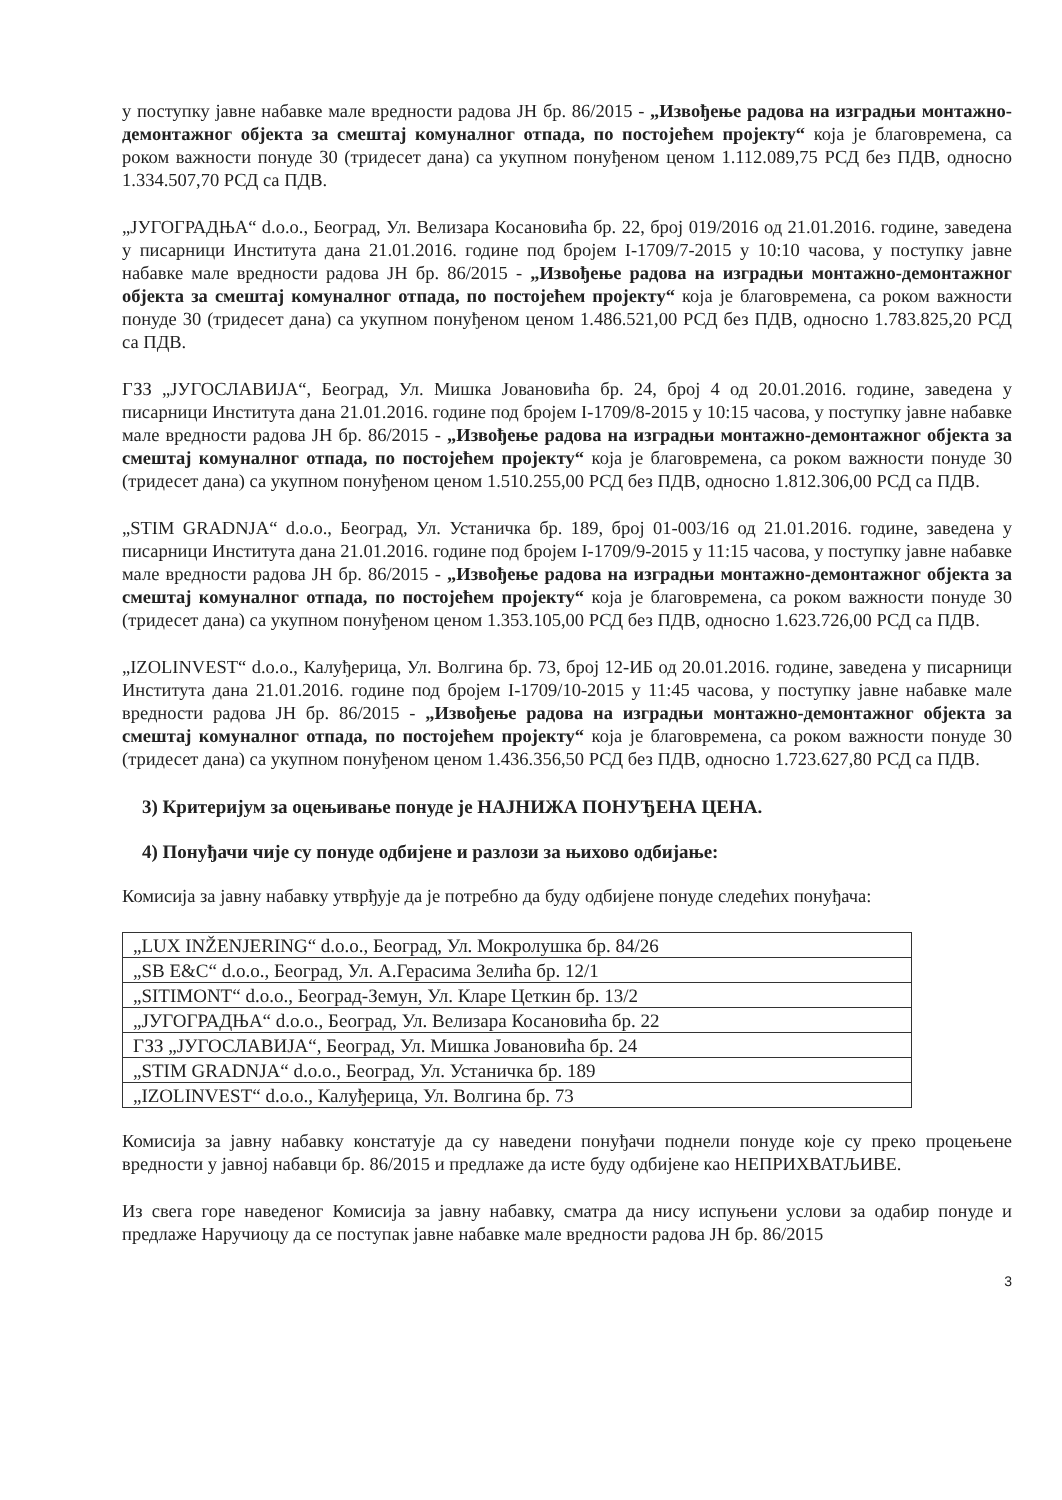у поступку јавне набавке мале вредности радова ЈН бр. 86/2015 - „Извођење радова на изградњи монтажно-демонтажног објекта за смештај комуналног отпада, по постојећем пројекту“ која је благовремена, са роком важности понуде 30 (тридесет дана) са укупном понуђеном ценом 1.112.089,75 РСД без ПДВ, односно 1.334.507,70 РСД са ПДВ.
„ЈУГОГРАДЊА“ d.o.o., Београд, Ул. Велизара Косановића бр. 22, број 019/2016 од 21.01.2016. године, заведена у писарници Института дана 21.01.2016. године под бројем I-1709/7-2015 у 10:10 часова, у поступку јавне набавке мале вредности радова ЈН бр. 86/2015 - „Извођење радова на изградњи монтажно-демонтажног објекта за смештај комуналног отпада, по постојећем пројекту“ која је благовремена, са роком важности понуде 30 (тридесет дана) са укупном понуђеном ценом 1.486.521,00 РСД без ПДВ, односно 1.783.825,20 РСД са ПДВ.
ГЗЗ „ЈУГОСЛАВИЈА“, Београд, Ул. Мишка Јовановића бр. 24, број 4 од 20.01.2016. године, заведена у писарници Института дана 21.01.2016. године под бројем I-1709/8-2015 у 10:15 часова, у поступку јавне набавке мале вредности радова ЈН бр. 86/2015 - „Извођење радова на изградњи монтажно-демонтажног објекта за смештај комуналног отпада, по постојећем пројекту“ која је благовремена, са роком важности понуде 30 (тридесет дана) са укупном понуђеном ценом 1.510.255,00 РСД без ПДВ, односно 1.812.306,00 РСД са ПДВ.
„STIM GRADNJA“ d.o.o., Београд, Ул. Устаничка бр. 189, број 01-003/16 од 21.01.2016. године, заведена у писарници Института дана 21.01.2016. године под бројем I-1709/9-2015 у 11:15 часова, у поступку јавне набавке мале вредности радова ЈН бр. 86/2015 - „Извођење радова на изградњи монтажно-демонтажног објекта за смештај комуналног отпада, по постојећем пројекту“ која је благовремена, са роком важности понуде 30 (тридесет дана) са укупном понуђеном ценом 1.353.105,00 РСД без ПДВ, односно 1.623.726,00 РСД са ПДВ.
„IZOLINVEST“ d.o.o., Калуђерица, Ул. Волгина бр. 73, број 12-ИБ од 20.01.2016. године, заведена у писарници Института дана 21.01.2016. године под бројем I-1709/10-2015 у 11:45 часова, у поступку јавне набавке мале вредности радова ЈН бр. 86/2015 - „Извођење радова на изградњи монтажно-демонтажног објекта за смештај комуналног отпада, по постојећем пројекту“ која је благовремена, са роком важности понуде 30 (тридесет дана) са укупном понуђеном ценом 1.436.356,50 РСД без ПДВ, односно 1.723.627,80 РСД са ПДВ.
3) Критеријум за оцењивање понуде је НАЈНИЖА ПОНУЂЕНА ЦЕНА.
4) Понуђачи чије су понуде одбијене и разлози за њихово одбијање:
Комисија за јавну набавку утврђује да је потребно да буду одбијене понуде следећих понуђача:
| „LUX INŽENJERING“ d.o.o., Београд, Ул. Мокролушка бр. 84/26 |
| „SB E&C“ d.o.o., Београд, Ул. А.Герасима Зелића бр. 12/1 |
| „SITIMONT“ d.o.o., Београд-Земун, Ул. Кларе Цеткин бр. 13/2 |
| „ЈУГОГРАДЊА“ d.o.o., Београд, Ул. Велизара Косановића бр. 22 |
| ГЗЗ „ЈУГОСЛАВИЈА“, Београд, Ул. Мишка Јовановића бр. 24 |
| „STIM GRADNJA“ d.o.o., Београд, Ул. Устаничка бр. 189 |
| „IZOLINVEST“ d.o.o., Калуђерица, Ул. Волгина бр. 73 |
Комисија за јавну набавку констатује да су наведени понуђачи поднели понуде које су преко процењене вредности у јавној набавци бр. 86/2015 и предлаже да исте буду одбијене као НЕПРИХВАТЉИВЕ.
Из свега горе наведеног Комисија за јавну набавку, сматра да нису испуњени услови за одабир понуде и предлаже Наручиоцу да се поступак јавне набавке мале вредности радова ЈН бр. 86/2015
3